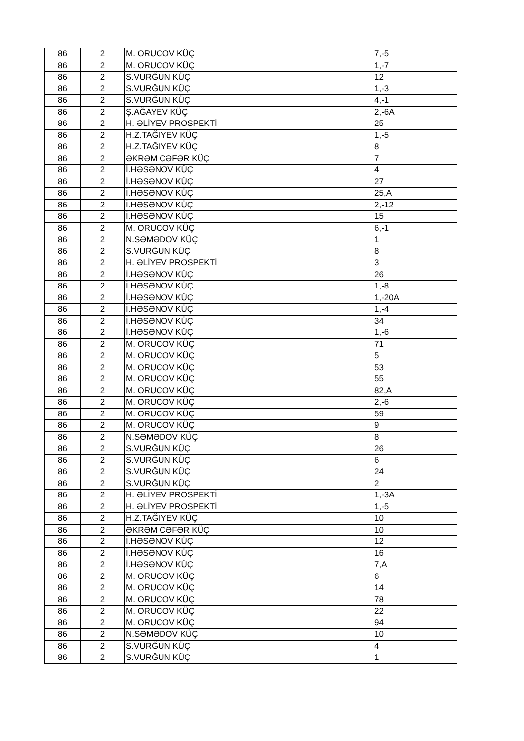| 86 | 2 | M. ORUCOV KÜÇ | 7,-5 |
| 86 | 2 | M. ORUCOV KÜÇ | 1,-7 |
| 86 | 2 | S.VURĞUN KÜÇ | 12 |
| 86 | 2 | S.VURĞUN KÜÇ | 1,-3 |
| 86 | 2 | S.VURĞUN KÜÇ | 4,-1 |
| 86 | 2 | Ş.AĞAYEV KÜÇ | 2,-6A |
| 86 | 2 | H. ƏLİYEV PROSPEKTİ | 25 |
| 86 | 2 | H.Z.TAĞIYEV KÜÇ | 1,-5 |
| 86 | 2 | H.Z.TAĞIYEV KÜÇ | 8 |
| 86 | 2 | ƏKRƏM CƏFƏR KÜÇ | 7 |
| 86 | 2 | İ.HƏSƏNOV KÜÇ | 4 |
| 86 | 2 | İ.HƏSƏNOV KÜÇ | 27 |
| 86 | 2 | İ.HƏSƏNOV KÜÇ | 25,A |
| 86 | 2 | İ.HƏSƏNOV KÜÇ | 2,-12 |
| 86 | 2 | İ.HƏSƏNOV KÜÇ | 15 |
| 86 | 2 | M. ORUCOV KÜÇ | 6,-1 |
| 86 | 2 | N.SƏMƏDOV KÜÇ | 1 |
| 86 | 2 | S.VURĞUN KÜÇ | 8 |
| 86 | 2 | H. ƏLİYEV PROSPEKTİ | 3 |
| 86 | 2 | İ.HƏSƏNOV KÜÇ | 26 |
| 86 | 2 | İ.HƏSƏNOV KÜÇ | 1,-8 |
| 86 | 2 | İ.HƏSƏNOV KÜÇ | 1,-20A |
| 86 | 2 | İ.HƏSƏNOV KÜÇ | 1,-4 |
| 86 | 2 | İ.HƏSƏNOV KÜÇ | 34 |
| 86 | 2 | İ.HƏSƏNOV KÜÇ | 1,-6 |
| 86 | 2 | M. ORUCOV KÜÇ | 71 |
| 86 | 2 | M. ORUCOV KÜÇ | 5 |
| 86 | 2 | M. ORUCOV KÜÇ | 53 |
| 86 | 2 | M. ORUCOV KÜÇ | 55 |
| 86 | 2 | M. ORUCOV KÜÇ | 82,A |
| 86 | 2 | M. ORUCOV KÜÇ | 2,-6 |
| 86 | 2 | M. ORUCOV KÜÇ | 59 |
| 86 | 2 | M. ORUCOV KÜÇ | 9 |
| 86 | 2 | N.SƏMƏDOV KÜÇ | 8 |
| 86 | 2 | S.VURĞUN KÜÇ | 26 |
| 86 | 2 | S.VURĞUN KÜÇ | 6 |
| 86 | 2 | S.VURĞUN KÜÇ | 24 |
| 86 | 2 | S.VURĞUN KÜÇ | 2 |
| 86 | 2 | H. ƏLİYEV PROSPEKTİ | 1,-3A |
| 86 | 2 | H. ƏLİYEV PROSPEKTİ | 1,-5 |
| 86 | 2 | H.Z.TAĞIYEV KÜÇ | 10 |
| 86 | 2 | ƏKRƏM CƏFƏR KÜÇ | 10 |
| 86 | 2 | İ.HƏSƏNOV KÜÇ | 12 |
| 86 | 2 | İ.HƏSƏNOV KÜÇ | 16 |
| 86 | 2 | İ.HƏSƏNOV KÜÇ | 7,A |
| 86 | 2 | M. ORUCOV KÜÇ | 6 |
| 86 | 2 | M. ORUCOV KÜÇ | 14 |
| 86 | 2 | M. ORUCOV KÜÇ | 78 |
| 86 | 2 | M. ORUCOV KÜÇ | 22 |
| 86 | 2 | M. ORUCOV KÜÇ | 94 |
| 86 | 2 | N.SƏMƏDOV KÜÇ | 10 |
| 86 | 2 | S.VURĞUN KÜÇ | 4 |
| 86 | 2 | S.VURĞUN KÜÇ | 1 |